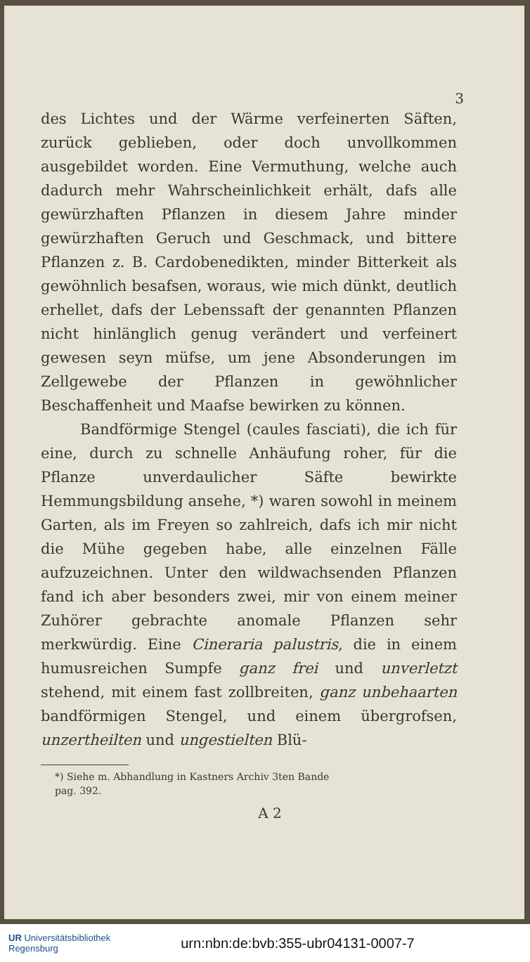3
des Lichtes und der Wärme verfeinerten Säften, zurück geblieben, oder doch unvollkommen ausgebildet worden. Eine Vermuthung, welche auch dadurch mehr Wahrscheinlichkeit erhält, dafs alle gewürzhaften Pflanzen in diesem Jahre minder gewürzhaften Geruch und Geschmack, und bittere Pflanzen z. B. Cardobenedikten, minder Bitterkeit als gewöhnlich besafsen, woraus, wie mich dünkt, deutlich erhellet, dafs der Lebenssaft der genannten Pflanzen nicht hinlänglich genug verändert und verfeinert gewesen seyn müfse, um jene Absonderungen im Zellgewebe der Pflanzen in gewöhnlicher Beschaffenheit und Maafse bewirken zu können.
Bandförmige Stengel (caules fasciati), die ich für eine, durch zu schnelle Anhäufung roher, für die Pflanze unverdaulicher Säfte bewirkte Hemmungsbildung ansehe, *) waren sowohl in meinem Garten, als im Freyen so zahlreich, dafs ich mir nicht die Mühe gegeben habe, alle einzelnen Fälle aufzuzeichnen. Unter den wildwachsenden Pflanzen fand ich aber besonders zwei, mir von einem meiner Zuhörer gebrachte anomale Pflanzen sehr merkwürdig. Eine Cineraria palustris, die in einem humusreichen Sumpfe ganz frei und unverletzt stehend, mit einem fast zollbreiten, ganz unbehaarten bandförmigen Stengel, und einem übergrofsen, unzertheilten und ungestielten Blü-
*) Siehe m. Abhandlung in Kastners Archiv 3ten Bande
pag. 392.
A 2
UR Universitätsbibliothek
Regensburg
urn:nbn:de:bvb:355-ubr04131-0007-7